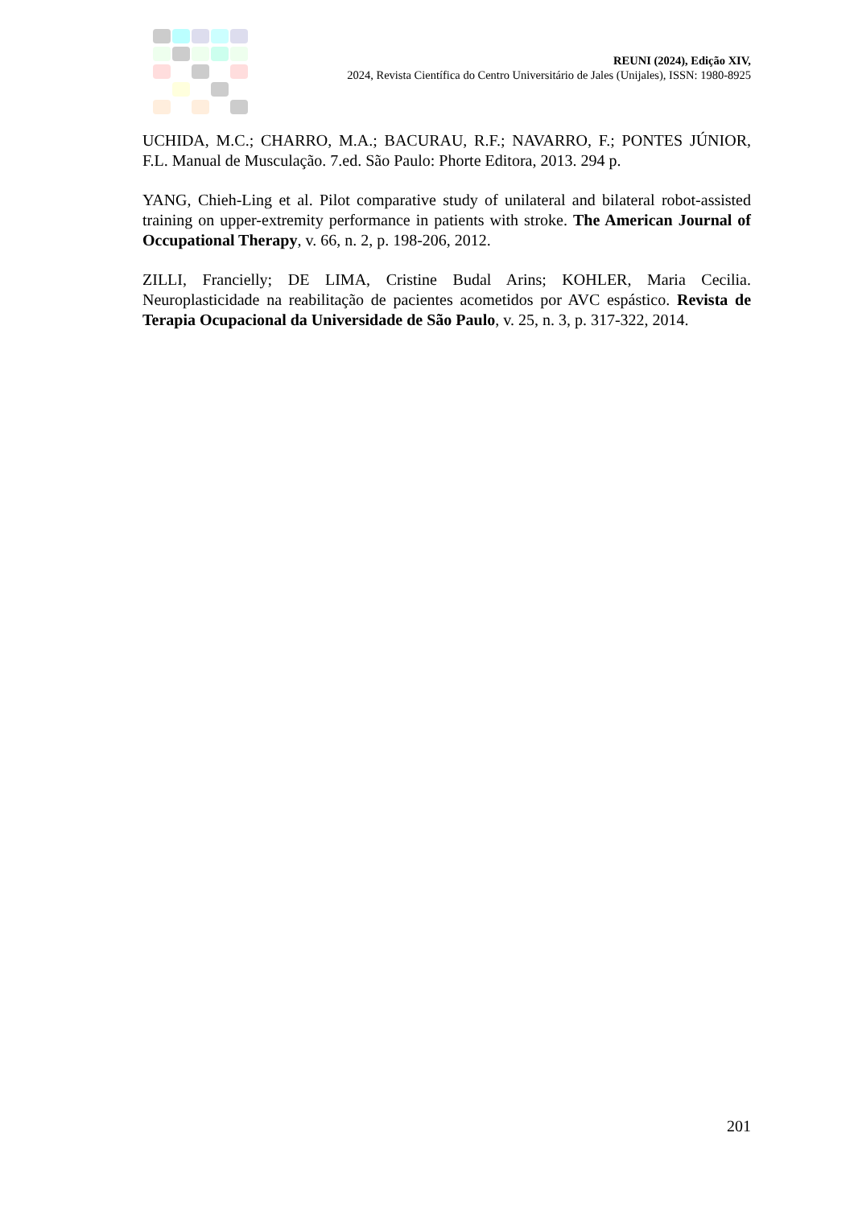REUNI (2024), Edição XIV,
2024, Revista Científica do Centro Universitário de Jales (Unijales), ISSN: 1980-8925
UCHIDA, M.C.; CHARRO, M.A.; BACURAU, R.F.; NAVARRO, F.; PONTES JÚNIOR, F.L. Manual de Musculação. 7.ed. São Paulo: Phorte Editora, 2013. 294 p.
YANG, Chieh-Ling et al. Pilot comparative study of unilateral and bilateral robot-assisted training on upper-extremity performance in patients with stroke. The American Journal of Occupational Therapy, v. 66, n. 2, p. 198-206, 2012.
ZILLI, Francielly; DE LIMA, Cristine Budal Arins; KOHLER, Maria Cecilia. Neuroplasticidade na reabilitação de pacientes acometidos por AVC espástico. Revista de Terapia Ocupacional da Universidade de São Paulo, v. 25, n. 3, p. 317-322, 2014.
201